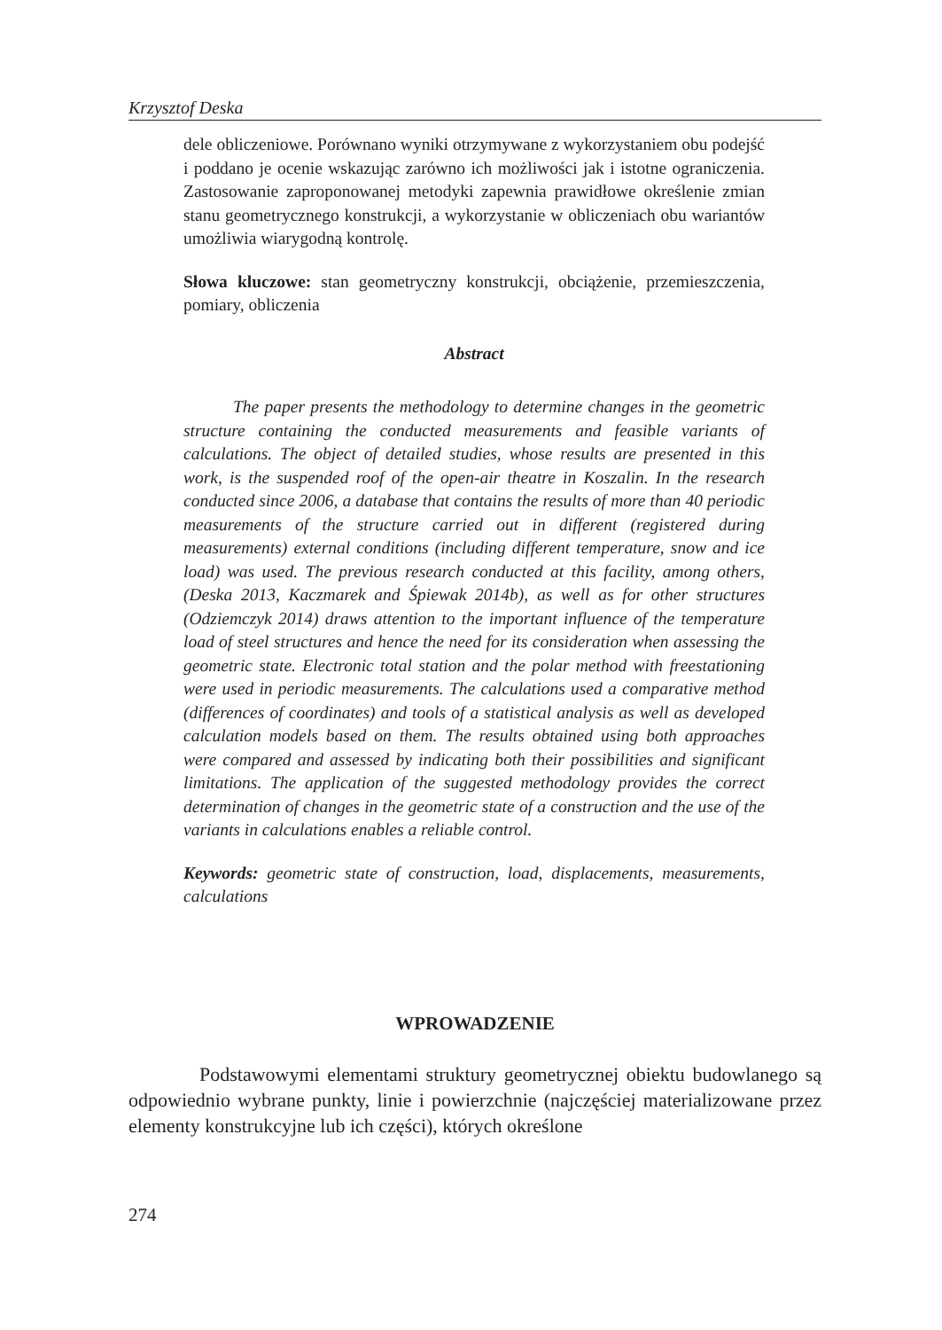Krzysztof Deska
dele obliczeniowe. Porównano wyniki otrzymywane z wykorzystaniem obu podejść i poddano je ocenie wskazując zarówno ich możliwości jak i istotne ograniczenia. Zastosowanie zaproponowanej metodyki zapewnia prawidłowe określenie zmian stanu geometrycznego konstrukcji, a wykorzystanie w obliczeniach obu wariantów umożliwia wiarygodną kontrolę.
Słowa kluczowe: stan geometryczny konstrukcji, obciążenie, przemieszczenia, pomiary, obliczenia
Abstract
The paper presents the methodology to determine changes in the geometric structure containing the conducted measurements and feasible variants of calculations. The object of detailed studies, whose results are presented in this work, is the suspended roof of the open-air theatre in Koszalin. In the research conducted since 2006, a database that contains the results of more than 40 periodic measurements of the structure carried out in different (registered during measurements) external conditions (including different temperature, snow and ice load) was used. The previous research conducted at this facility, among others, (Deska 2013, Kaczmarek and Śpiewak 2014b), as well as for other structures (Odziemczyk 2014) draws attention to the important influence of the temperature load of steel structures and hence the need for its consideration when assessing the geometric state. Electronic total station and the polar method with freestationing were used in periodic measurements. The calculations used a comparative method (differences of coordinates) and tools of a statistical analysis as well as developed calculation models based on them. The results obtained using both approaches were compared and assessed by indicating both their possibilities and significant limitations. The application of the suggested methodology provides the correct determination of changes in the geometric state of a construction and the use of the variants in calculations enables a reliable control.
Keywords: geometric state of construction, load, displacements, measurements, calculations
WPROWADZENIE
Podstawowymi elementami struktury geometrycznej obiektu budowlanego są odpowiednio wybrane punkty, linie i powierzchnie (najczęściej materializowane przez elementy konstrukcyjne lub ich części), których określone
274